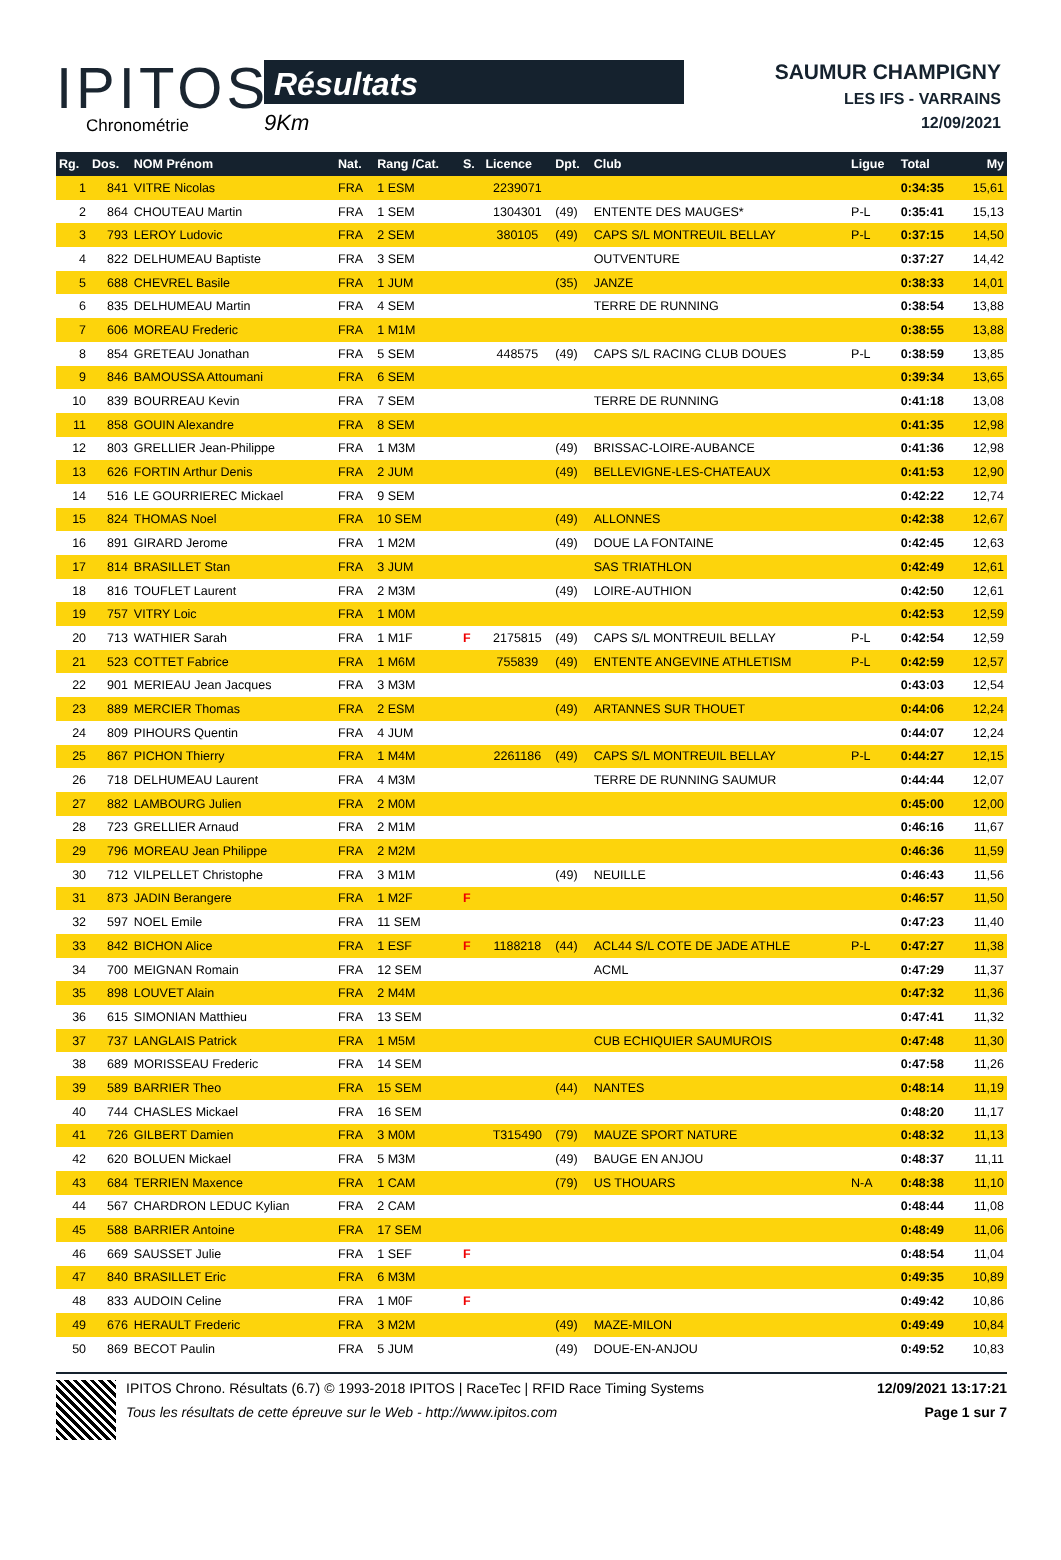IPITOS
Chronométrie
Résultats
9Km
SAUMUR CHAMPIGNY
LES IFS - VARRAINS
12/09/2021
| Rg. | Dos. | NOM Prénom | Nat. | Rang /Cat. | S. | Licence | Dpt. | Club | Ligue | Total | My |
| --- | --- | --- | --- | --- | --- | --- | --- | --- | --- | --- | --- |
| 1 | 841 | VITRE Nicolas | FRA | 1 ESM | | 2239071 | | | | 0:34:35 | 15,61 |
| 2 | 864 | CHOUTEAU Martin | FRA | 1 SEM | | 1304301 | (49) | ENTENTE DES MAUGES* | P-L | 0:35:41 | 15,13 |
| 3 | 793 | LEROY Ludovic | FRA | 2 SEM | | 380105 | (49) | CAPS S/L MONTREUIL BELLAY | P-L | 0:37:15 | 14,50 |
| 4 | 822 | DELHUMEAU Baptiste | FRA | 3 SEM | | | | OUTVENTURE | | 0:37:27 | 14,42 |
| 5 | 688 | CHEVREL Basile | FRA | 1 JUM | | | (35) | JANZE | | 0:38:33 | 14,01 |
| 6 | 835 | DELHUMEAU Martin | FRA | 4 SEM | | | | TERRE DE RUNNING | | 0:38:54 | 13,88 |
| 7 | 606 | MOREAU Frederic | FRA | 1 M1M | | | | | | 0:38:55 | 13,88 |
| 8 | 854 | GRETEAU Jonathan | FRA | 5 SEM | | 448575 | (49) | CAPS S/L RACING CLUB DOUES | P-L | 0:38:59 | 13,85 |
| 9 | 846 | BAMOUSSA Attoumani | FRA | 6 SEM | | | | | | 0:39:34 | 13,65 |
| 10 | 839 | BOURREAU Kevin | FRA | 7 SEM | | | | TERRE DE RUNNING | | 0:41:18 | 13,08 |
| 11 | 858 | GOUIN Alexandre | FRA | 8 SEM | | | | | | 0:41:35 | 12,98 |
| 12 | 803 | GRELLIER Jean-Philippe | FRA | 1 M3M | | | (49) | BRISSAC-LOIRE-AUBANCE | | 0:41:36 | 12,98 |
| 13 | 626 | FORTIN Arthur Denis | FRA | 2 JUM | | | (49) | BELLEVIGNE-LES-CHATEAUX | | 0:41:53 | 12,90 |
| 14 | 516 | LE GOURRIEREC Mickael | FRA | 9 SEM | | | | | | 0:42:22 | 12,74 |
| 15 | 824 | THOMAS Noel | FRA | 10 SEM | | | (49) | ALLONNES | | 0:42:38 | 12,67 |
| 16 | 891 | GIRARD Jerome | FRA | 1 M2M | | | (49) | DOUE LA FONTAINE | | 0:42:45 | 12,63 |
| 17 | 814 | BRASILLET Stan | FRA | 3 JUM | | | | SAS TRIATHLON | | 0:42:49 | 12,61 |
| 18 | 816 | TOUFLET Laurent | FRA | 2 M3M | | | (49) | LOIRE-AUTHION | | 0:42:50 | 12,61 |
| 19 | 757 | VITRY Loic | FRA | 1 M0M | | | | | | 0:42:53 | 12,59 |
| 20 | 713 | WATHIER Sarah | FRA | 1 M1F | F | 2175815 | (49) | CAPS S/L MONTREUIL BELLAY | P-L | 0:42:54 | 12,59 |
| 21 | 523 | COTTET Fabrice | FRA | 1 M6M | | 755839 | (49) | ENTENTE ANGEVINE ATHLETISM | P-L | 0:42:59 | 12,57 |
| 22 | 901 | MERIEAU Jean Jacques | FRA | 3 M3M | | | | | | 0:43:03 | 12,54 |
| 23 | 889 | MERCIER Thomas | FRA | 2 ESM | | | (49) | ARTANNES SUR THOUET | | 0:44:06 | 12,24 |
| 24 | 809 | PIHOURS Quentin | FRA | 4 JUM | | | | | | 0:44:07 | 12,24 |
| 25 | 867 | PICHON Thierry | FRA | 1 M4M | | 2261186 | (49) | CAPS S/L MONTREUIL BELLAY | P-L | 0:44:27 | 12,15 |
| 26 | 718 | DELHUMEAU Laurent | FRA | 4 M3M | | | | TERRE DE RUNNING SAUMUR | | 0:44:44 | 12,07 |
| 27 | 882 | LAMBOURG Julien | FRA | 2 M0M | | | | | | 0:45:00 | 12,00 |
| 28 | 723 | GRELLIER Arnaud | FRA | 2 M1M | | | | | | 0:46:16 | 11,67 |
| 29 | 796 | MOREAU Jean Philippe | FRA | 2 M2M | | | | | | 0:46:36 | 11,59 |
| 30 | 712 | VILPELLET Christophe | FRA | 3 M1M | | | (49) | NEUILLE | | 0:46:43 | 11,56 |
| 31 | 873 | JADIN Berangere | FRA | 1 M2F | F | | | | | 0:46:57 | 11,50 |
| 32 | 597 | NOEL Emile | FRA | 11 SEM | | | | | | 0:47:23 | 11,40 |
| 33 | 842 | BICHON Alice | FRA | 1 ESF | F | 1188218 | (44) | ACL44 S/L COTE DE JADE ATHLE | P-L | 0:47:27 | 11,38 |
| 34 | 700 | MEIGNAN Romain | FRA | 12 SEM | | | | ACML | | 0:47:29 | 11,37 |
| 35 | 898 | LOUVET Alain | FRA | 2 M4M | | | | | | 0:47:32 | 11,36 |
| 36 | 615 | SIMONIAN Matthieu | FRA | 13 SEM | | | | | | 0:47:41 | 11,32 |
| 37 | 737 | LANGLAIS Patrick | FRA | 1 M5M | | | | CUB ECHIQUIER SAUMUROIS | | 0:47:48 | 11,30 |
| 38 | 689 | MORISSEAU Frederic | FRA | 14 SEM | | | | | | 0:47:58 | 11,26 |
| 39 | 589 | BARRIER Theo | FRA | 15 SEM | | | (44) | NANTES | | 0:48:14 | 11,19 |
| 40 | 744 | CHASLES Mickael | FRA | 16 SEM | | | | | | 0:48:20 | 11,17 |
| 41 | 726 | GILBERT Damien | FRA | 3 M0M | | T315490 | (79) | MAUZE SPORT NATURE | | 0:48:32 | 11,13 |
| 42 | 620 | BOLUEN Mickael | FRA | 5 M3M | | | (49) | BAUGE EN ANJOU | | 0:48:37 | 11,11 |
| 43 | 684 | TERRIEN Maxence | FRA | 1 CAM | | | (79) | US THOUARS | N-A | 0:48:38 | 11,10 |
| 44 | 567 | CHARDRON LEDUC Kylian | FRA | 2 CAM | | | | | | 0:48:44 | 11,08 |
| 45 | 588 | BARRIER Antoine | FRA | 17 SEM | | | | | | 0:48:49 | 11,06 |
| 46 | 669 | SAUSSET Julie | FRA | 1 SEF | F | | | | | 0:48:54 | 11,04 |
| 47 | 840 | BRASILLET Eric | FRA | 6 M3M | | | | | | 0:49:35 | 10,89 |
| 48 | 833 | AUDOIN Celine | FRA | 1 M0F | F | | | | | 0:49:42 | 10,86 |
| 49 | 676 | HERAULT Frederic | FRA | 3 M2M | | | (49) | MAZE-MILON | | 0:49:49 | 10,84 |
| 50 | 869 | BECOT Paulin | FRA | 5 JUM | | | (49) | DOUE-EN-ANJOU | | 0:49:52 | 10,83 |
IPITOS Chrono. Résultats (6.7) © 1993-2018 IPITOS | RaceTec | RFID Race Timing Systems
Tous les résultats de cette épreuve sur le Web - http://www.ipitos.com
12/09/2021 13:17:21
Page 1 sur 7